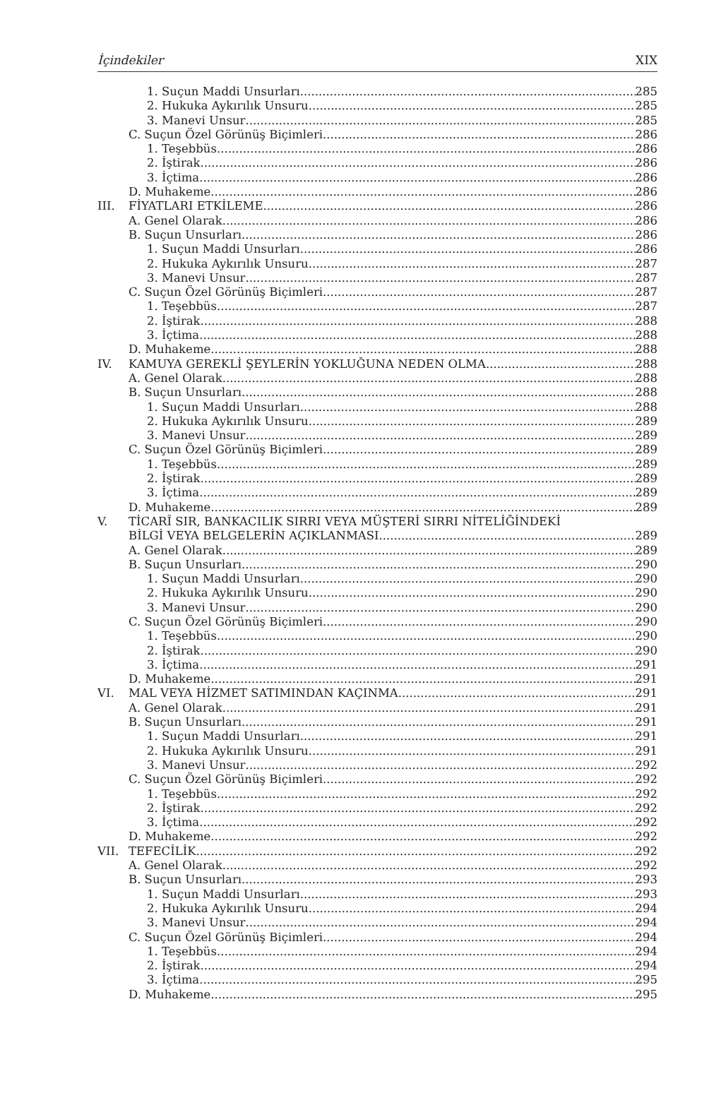İçindekiler XIX
1. Suçun Maddi Unsurları 285
2. Hukuka Aykırılık Unsuru 285
3. Manevi Unsur 285
C. Suçun Özel Görünüş Biçimleri 286
1. Teşebbüs 286
2. İştirak 286
3. İçtima 286
D. Muhakeme 286
III. FİYATLARI ETKİLEME 286
A. Genel Olarak 286
B. Suçun Unsurları 286
1. Suçun Maddi Unsurları 286
2. Hukuka Aykırılık Unsuru 287
3. Manevi Unsur 287
C. Suçun Özel Görünüş Biçimleri 287
1. Teşebbüs 287
2. İştirak 288
3. İçtima 288
D. Muhakeme 288
IV. KAMUYA GEREKLİ ŞEYLERİN YOKLUĞUNA NEDEN OLMA 288
A. Genel Olarak 288
B. Suçun Unsurları 288
1. Suçun Maddi Unsurları 288
2. Hukuka Aykırılık Unsuru 289
3. Manevi Unsur 289
C. Suçun Özel Görünüş Biçimleri 289
1. Teşebbüs 289
2. İştirak 289
3. İçtima 289
D. Muhakeme 289
V. TİCARÎ SIR, BANKACILIK SIRRI VEYA MÜŞTERİ SIRRI NİTELİĞİNDEKİ
BİLGİ VEYA BELGELERİN AÇIKLANMASI 289
A. Genel Olarak 289
B. Suçun Unsurları 290
1. Suçun Maddi Unsurları 290
2. Hukuka Aykırılık Unsuru 290
3. Manevi Unsur 290
C. Suçun Özel Görünüş Biçimleri 290
1. Teşebbüs 290
2. İştirak 290
3. İçtima 291
D. Muhakeme 291
VI. MAL VEYA HİZMET SATIMINDAN KAÇINMA 291
A. Genel Olarak 291
B. Suçun Unsurları 291
1. Suçun Maddi Unsurları 291
2. Hukuka Aykırılık Unsuru 291
3. Manevi Unsur 292
C. Suçun Özel Görünüş Biçimleri 292
1. Teşebbüs 292
2. İştirak 292
3. İçtima 292
D. Muhakeme 292
VII. TEFECİLİK 292
A. Genel Olarak 292
B. Suçun Unsurları 293
1. Suçun Maddi Unsurları 293
2. Hukuka Aykırılık Unsuru 294
3. Manevi Unsur 294
C. Suçun Özel Görünüş Biçimleri 294
1. Teşebbüs 294
2. İştirak 294
3. İçtima 295
D. Muhakeme 295